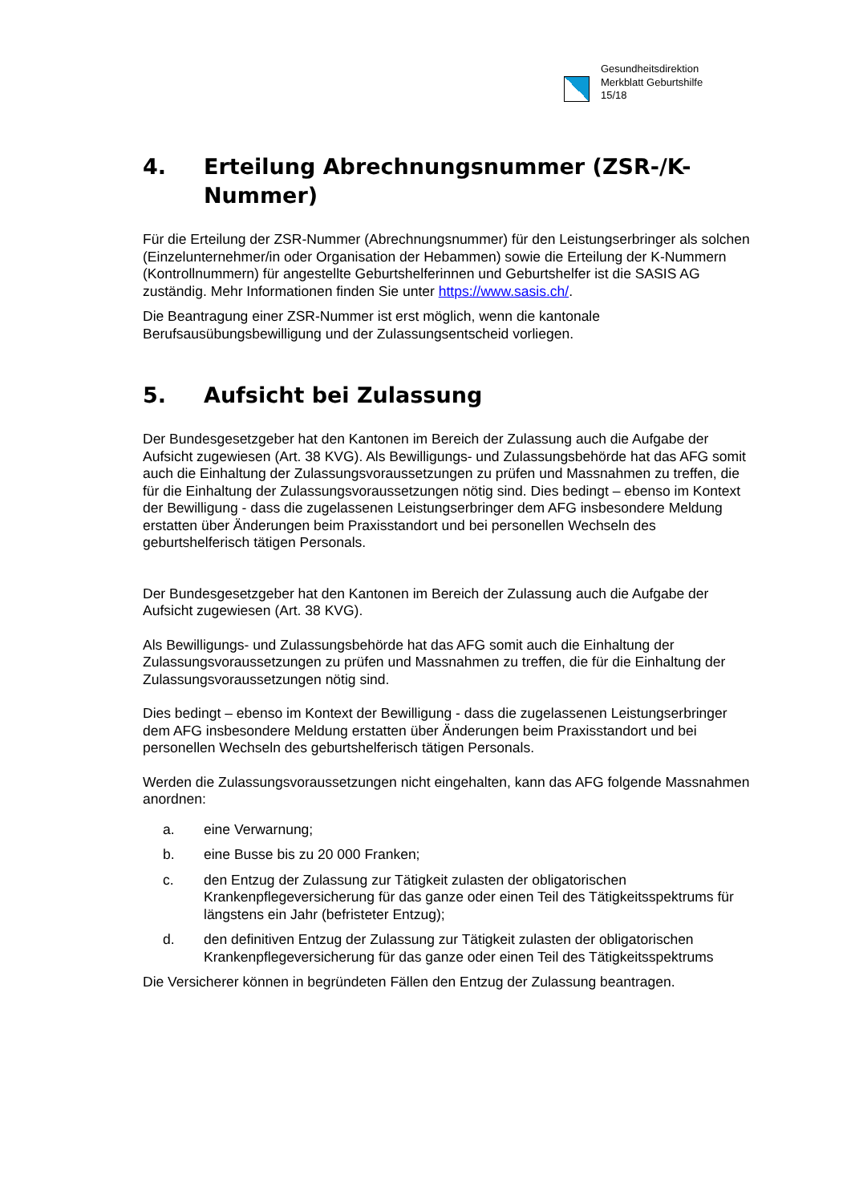Gesundheitsdirektion
Merkblatt Geburtshilfe
15/18
4. Erteilung Abrechnungsnummer (ZSR-/K-Nummer)
Für die Erteilung der ZSR-Nummer (Abrechnungsnummer) für den Leistungserbringer als solchen (Einzelunternehmer/in oder Organisation der Hebammen) sowie die Erteilung der K-Nummern (Kontrollnummern) für angestellte Geburtshelferinnen und Geburtshelfer ist die SASIS AG zuständig. Mehr Informationen finden Sie unter https://www.sasis.ch/.
Die Beantragung einer ZSR-Nummer ist erst möglich, wenn die kantonale Berufsausübungsbewilligung und der Zulassungsentscheid vorliegen.
5. Aufsicht bei Zulassung
Der Bundesgesetzgeber hat den Kantonen im Bereich der Zulassung auch die Aufgabe der Aufsicht zugewiesen (Art. 38 KVG). Als Bewilligungs- und Zulassungsbehörde hat das AFG somit auch die Einhaltung der Zulassungsvoraussetzungen zu prüfen und Massnahmen zu treffen, die für die Einhaltung der Zulassungsvoraussetzungen nötig sind. Dies bedingt – ebenso im Kontext der Bewilligung - dass die zugelassenen Leistungserbringer dem AFG insbesondere Meldung erstatten über Änderungen beim Praxisstandort und bei personellen Wechseln des geburtshelferisch tätigen Personals.
Der Bundesgesetzgeber hat den Kantonen im Bereich der Zulassung auch die Aufgabe der Aufsicht zugewiesen (Art. 38 KVG).
Als Bewilligungs- und Zulassungsbehörde hat das AFG somit auch die Einhaltung der Zulassungsvoraussetzungen zu prüfen und Massnahmen zu treffen, die für die Einhaltung der Zulassungsvoraussetzungen nötig sind.
Dies bedingt – ebenso im Kontext der Bewilligung - dass die zugelassenen Leistungserbringer dem AFG insbesondere Meldung erstatten über Änderungen beim Praxisstandort und bei personellen Wechseln des geburtshelferisch tätigen Personals.
Werden die Zulassungsvoraussetzungen nicht eingehalten, kann das AFG folgende Massnahmen anordnen:
a. eine Verwarnung;
b. eine Busse bis zu 20 000 Franken;
c. den Entzug der Zulassung zur Tätigkeit zulasten der obligatorischen Krankenpflegeversicherung für das ganze oder einen Teil des Tätigkeitsspektrums für längstens ein Jahr (befristeter Entzug);
d. den definitiven Entzug der Zulassung zur Tätigkeit zulasten der obligatorischen Krankenpflegeversicherung für das ganze oder einen Teil des Tätigkeitsspektrums
Die Versicherer können in begründeten Fällen den Entzug der Zulassung beantragen.